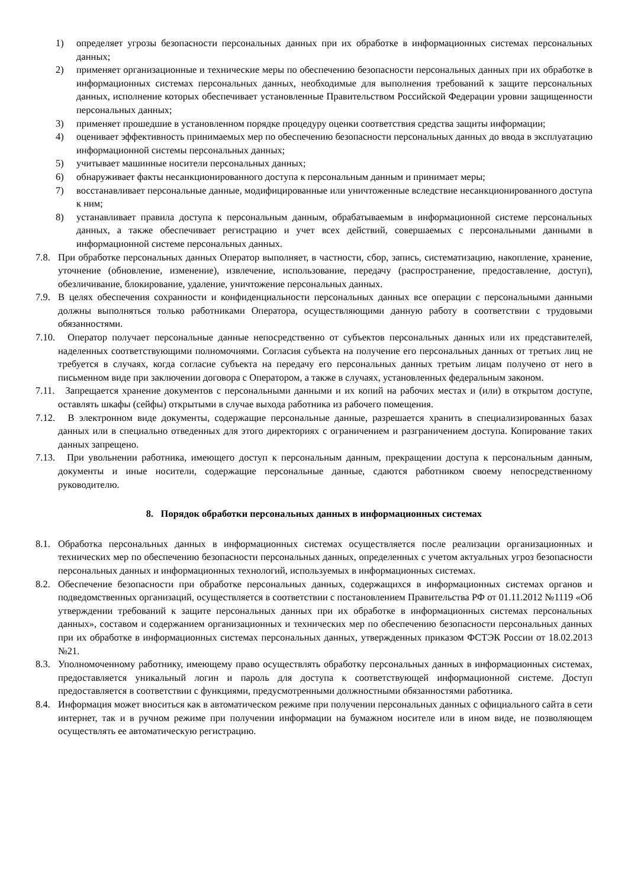1) определяет угрозы безопасности персональных данных при их обработке в информационных системах персональных данных;
2) применяет организационные и технические меры по обеспечению безопасности персональных данных при их обработке в информационных системах персональных данных, необходимые для выполнения требований к защите персональных данных, исполнение которых обеспечивает установленные Правительством Российской Федерации уровни защищенности персональных данных;
3) применяет прошедшие в установленном порядке процедуру оценки соответствия средства защиты информации;
4) оценивает эффективность принимаемых мер по обеспечению безопасности персональных данных до ввода в эксплуатацию информационной системы персональных данных;
5) учитывает машинные носители персональных данных;
6) обнаруживает факты несанкционированного доступа к персональным данным и принимает меры;
7) восстанавливает персональные данные, модифицированные или уничтоженные вследствие несанкционированного доступа к ним;
8) устанавливает правила доступа к персональным данным, обрабатываемым в информационной системе персональных данных, а также обеспечивает регистрацию и учет всех действий, совершаемых с персональными данными в информационной системе персональных данных.
7.8. При обработке персональных данных Оператор выполняет, в частности, сбор, запись, систематизацию, накопление, хранение, уточнение (обновление, изменение), извлечение, использование, передачу (распространение, предоставление, доступ), обезличивание, блокирование, удаление, уничтожение персональных данных.
7.9. В целях обеспечения сохранности и конфиденциальности персональных данных все операции с персональными данными должны выполняться только работниками Оператора, осуществляющими данную работу в соответствии с трудовыми обязанностями.
7.10. Оператор получает персональные данные непосредственно от субъектов персональных данных или их представителей, наделенных соответствующими полномочиями. Согласия субъекта на получение его персональных данных от третьих лиц не требуется в случаях, когда согласие субъекта на передачу его персональных данных третьим лицам получено от него в письменном виде при заключении договора с Оператором, а также в случаях, установленных федеральным законом.
7.11. Запрещается хранение документов с персональными данными и их копий на рабочих местах и (или) в открытом доступе, оставлять шкафы (сейфы) открытыми в случае выхода работника из рабочего помещения.
7.12. В электронном виде документы, содержащие персональные данные, разрешается хранить в специализированных базах данных или в специально отведенных для этого директориях с ограничением и разграничением доступа. Копирование таких данных запрещено.
7.13. При увольнении работника, имеющего доступ к персональным данным, прекращении доступа к персональным данным, документы и иные носители, содержащие персональные данные, сдаются работником своему непосредственному руководителю.
8. Порядок обработки персональных данных в информационных системах
8.1. Обработка персональных данных в информационных системах осуществляется после реализации организационных и технических мер по обеспечению безопасности персональных данных, определенных с учетом актуальных угроз безопасности персональных данных и информационных технологий, используемых в информационных системах.
8.2. Обеспечение безопасности при обработке персональных данных, содержащихся в информационных системах органов и подведомственных организаций, осуществляется в соответствии с постановлением Правительства РФ от 01.11.2012 №1119 «Об утверждении требований к защите персональных данных при их обработке в информационных системах персональных данных», составом и содержанием организационных и технических мер по обеспечению безопасности персональных данных при их обработке в информационных системах персональных данных, утвержденных приказом ФСТЭК России от 18.02.2013 №21.
8.3. Уполномоченному работнику, имеющему право осуществлять обработку персональных данных в информационных системах, предоставляется уникальный логин и пароль для доступа к соответствующей информационной системе. Доступ предоставляется в соответствии с функциями, предусмотренными должностными обязанностями работника.
8.4. Информация может вноситься как в автоматическом режиме при получении персональных данных с официального сайта в сети интернет, так и в ручном режиме при получении информации на бумажном носителе или в ином виде, не позволяющем осуществлять ее автоматическую регистрацию.